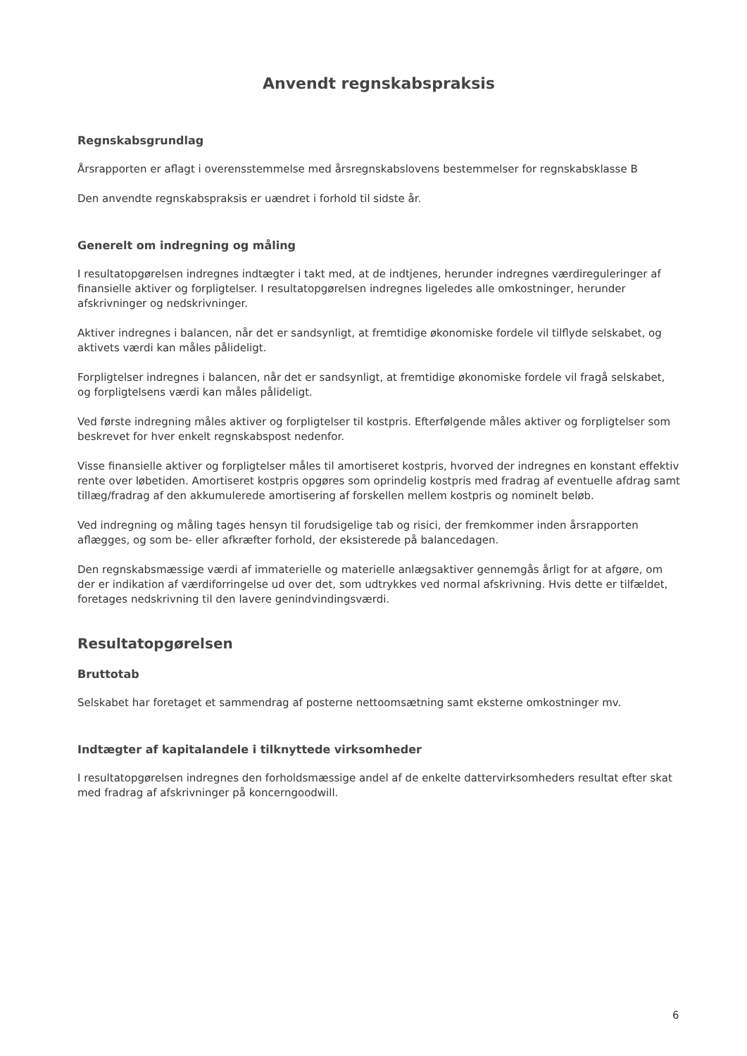Anvendt regnskabspraksis
Regnskabsgrundlag
Årsrapporten er aflagt i overensstemmelse med årsregnskabslovens bestemmelser for regnskabsklasse B
Den anvendte regnskabspraksis er uændret i forhold til sidste år.
Generelt om indregning og måling
I resultatopgørelsen indregnes indtægter i takt med, at de indtjenes, herunder indregnes værdireguleringer af finansielle aktiver og forpligtelser. I resultatopgørelsen indregnes ligeledes alle omkostninger, herunder afskrivninger og nedskrivninger.
Aktiver indregnes i balancen, når det er sandsynligt, at fremtidige økonomiske fordele vil tilflyde selskabet, og aktivets værdi kan måles pålideligt.
Forpligtelser indregnes i balancen, når det er sandsynligt, at fremtidige økonomiske fordele vil fragå selskabet, og forpligtelsens værdi kan måles pålideligt.
Ved første indregning måles aktiver og forpligtelser til kostpris. Efterfølgende måles aktiver og forpligtelser som beskrevet for hver enkelt regnskabspost nedenfor.
Visse finansielle aktiver og forpligtelser måles til amortiseret kostpris, hvorved der indregnes en konstant effektiv rente over løbetiden. Amortiseret kostpris opgøres som oprindelig kostpris med fradrag af eventuelle afdrag samt tillæg/fradrag af den akkumulerede amortisering af forskellen mellem kostpris og nominelt beløb.
Ved indregning og måling tages hensyn til forudsigelige tab og risici, der fremkommer inden årsrapporten aflægges, og som be- eller afkræfter forhold, der eksisterede på balancedagen.
Den regnskabsmæssige værdi af immaterielle og materielle anlægsaktiver gennemgås årligt for at afgøre, om der er indikation af værdiforringelse ud over det, som udtrykkes ved normal afskrivning. Hvis dette er tilfældet, foretages nedskrivning til den lavere genindvindingsværdi.
Resultatopgørelsen
Bruttotab
Selskabet har foretaget et sammendrag af posterne nettoomsætning samt eksterne omkostninger mv.
Indtægter af kapitalandele i tilknyttede virksomheder
I resultatopgørelsen indregnes den forholdsmæssige andel af de enkelte dattervirksomheders resultat efter skat med fradrag af afskrivninger på koncerngoodwill.
6